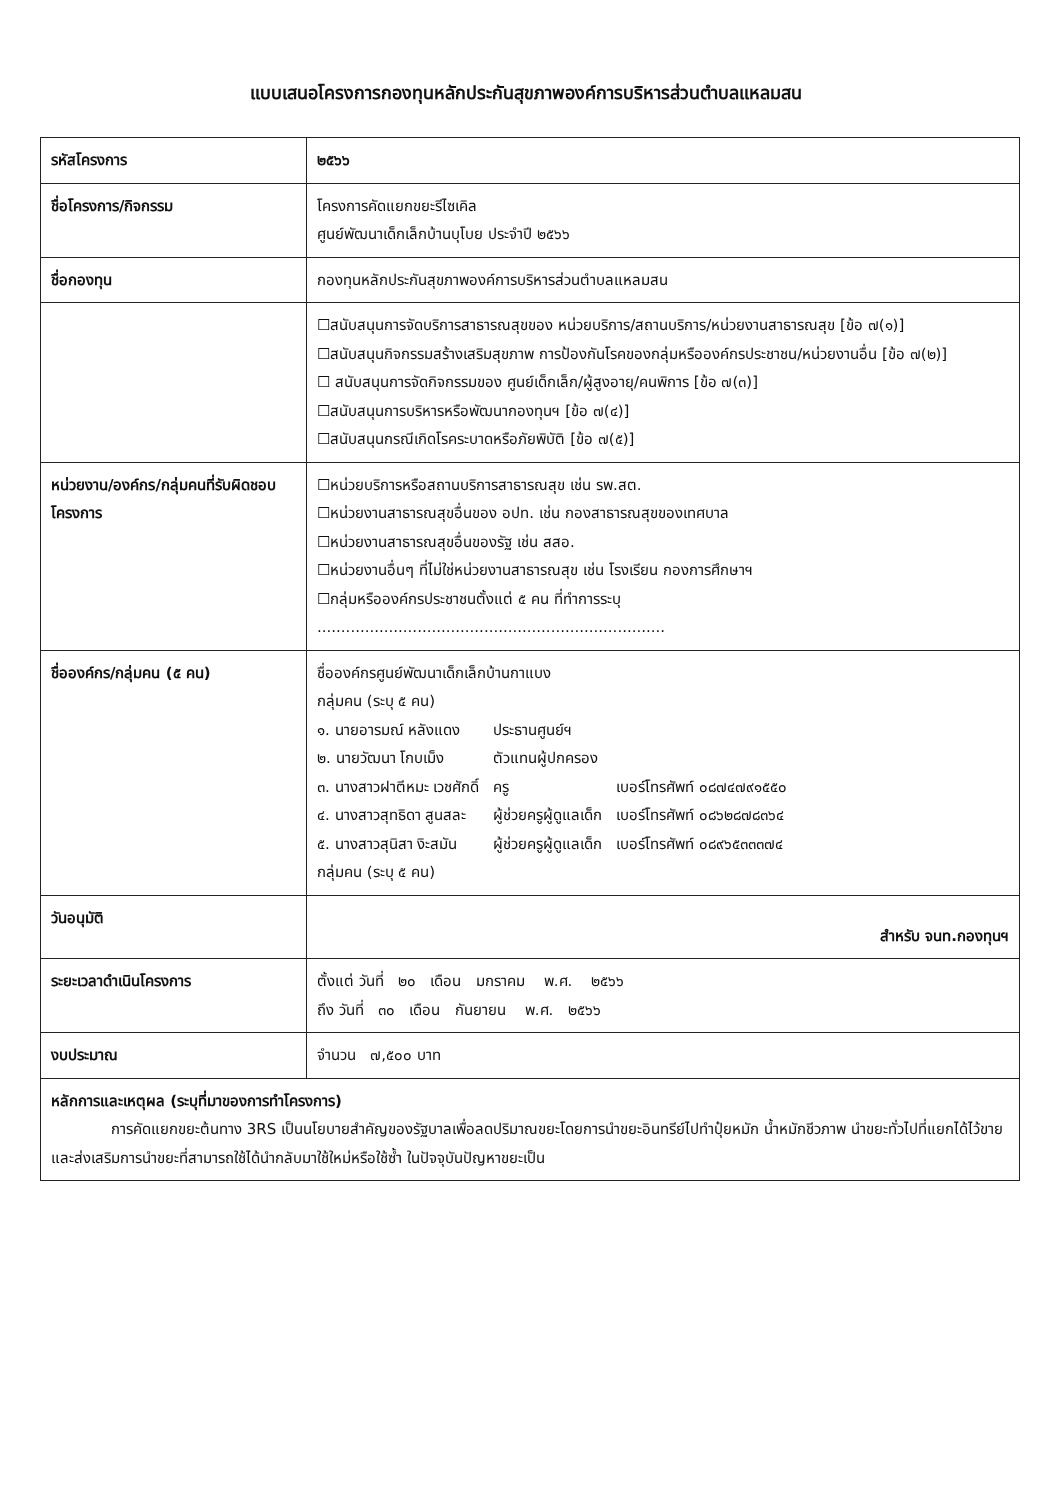แบบเสนอโครงการกองทุนหลักประกันสุขภาพองค์การบริหารส่วนตำบลแหลมสน
| รหัสโครงการ | ๒๕๖๖ |
| ชื่อโครงการ/กิจกรรม | โครงการคัดแยกขยะรีไซเคิล ศูนย์พัฒนาเด็กเล็กบ้านบุโบย ประจำปี ๒๕๖๖ |
| ชื่อกองทุน | กองทุนหลักประกันสุขภาพองค์การบริหารส่วนตำบลแหลมสน |
| | ☐สนับสนุนการจัดบริการสาธารณสุขของ หน่วยบริการ/สถานบริการ/หน่วยงานสาธารณสุข [ข้อ ๗(๑)] ☐สนับสนุนกิจกรรมสร้างเสริมสุขภาพ การป้องกันโรคของกลุ่มหรือองค์กรประชาชน/หน่วยงานอื่น [ข้อ ๗(๒)] ☐ สนับสนุนการจัดกิจกรรมของ ศูนย์เด็กเล็ก/ผู้สูงอายุ/คนพิการ [ข้อ ๗(๓)] ☐สนับสนุนการบริหารหรือพัฒนากองทุนฯ [ข้อ ๗(๔)] ☐สนับสนุนกรณีเกิดโรคระบาดหรือภัยพิบัติ [ข้อ ๗(๕)] |
| หน่วยงาน/องค์กร/กลุ่มคนที่รับผิดชอบโครงการ | ☐หน่วยบริการหรือสถานบริการสาธารณสุข เช่น รพ.สต. ☐หน่วยงานสาธารณสุขอื่นของ อปท. เช่น กองสาธารณสุขของเทศบาล ☐หน่วยงานสาธารณสุขอื่นของรัฐ เช่น สสอ. ☐หน่วยงานอื่นๆ ที่ไม่ใช่หน่วยงานสาธารณสุข เช่น โรงเรียน กองการศึกษาฯ ☐กลุ่มหรือองค์กรประชาชนตั้งแต่ ๕ คน ที่ทำการระบุ ......................................................................... |
| ชื่อองค์กร/กลุ่มคน (๕ คน) | ชื่อองค์กรศูนย์พัฒนาเด็กเล็กบ้านกาแบง กลุ่มคน (ระบุ ๕ คน) / ๑. นายอารมณ์ หลังแดง / ประธานศูนย์ฯ / / / ๒. นายวัฒนา โกบเม็ง / ตัวแทนผู้ปกครอง / / / ๓. นางสาวฝาตีหมะ เวชศักดิ์ / ครู / เบอร์โทรศัพท์ ๐๘๗๔๗๙๑๕๕๐ / / ๔. นางสาวสุทธิดา สูนสละ / ผู้ช่วยครูผู้ดูแลเด็ก / เบอร์โทรศัพท์ ๐๘๖๒๘๗๘๓๖๔ / / ๕. นางสาวสุนิสา งิะสมัน / ผู้ช่วยครูผู้ดูแลเด็ก / เบอร์โทรศัพท์ ๐๘๙๖๕๓๓๓๗๔ / กลุ่มคน (ระบุ ๕ คน) |
| วันอนุมัติ | สำหรับ จนท.กองทุนฯ |
| ระยะเวลาดำเนินโครงการ | ตั้งแต่ วันที่ ๒๐ เดือน มกราคม พ.ศ. ๒๕๖๖ ถึง วันที่ ๓๐ เดือน กันยายน พ.ศ. ๒๕๖๖ |
| งบประมาณ | จำนวน ๗,๕๐๐ บาท |
| หลักการและเหตุผล (ระบุที่มาของการทำโครงการ) การคัดแยกขยะต้นทาง 3RS เป็นนโยบายสำคัญของรัฐบาลเพื่อลดปริมาณขยะโดยการนำขยะอินทรีย์ไปทำปุ๋ยหมัก น้ำหมักชีวภาพ นำขยะทั่วไปที่แยกได้ไว้ขายและส่งเสริมการนำขยะที่สามารถใช้ได้นำกลับมาใช้ใหม่หรือใช้ซ้ำ ในปัจจุบันปัญหาขยะเป็น | |